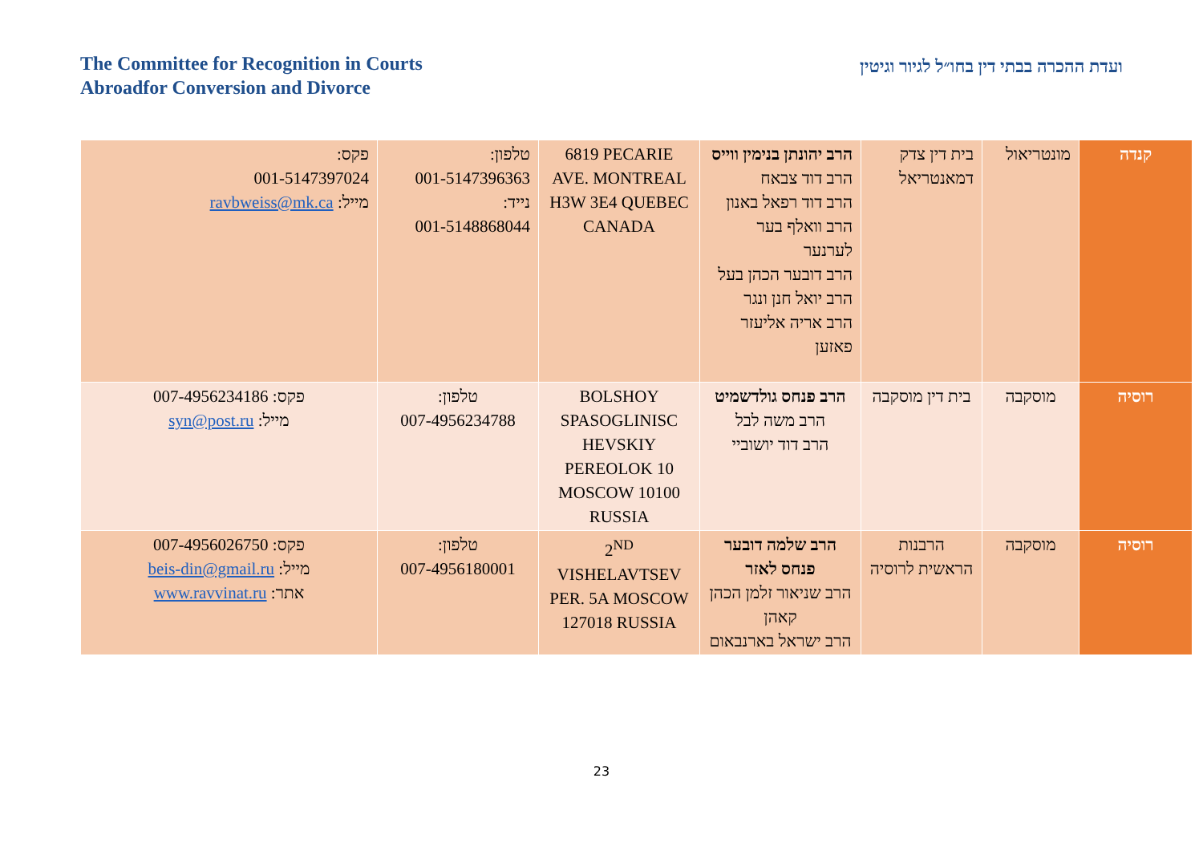The Committee for Recognition in Courts
Abroadfor Conversion and Divorce
ועדת ההכרה בבתי דין בחו״ל לגיור וגיטין
| קנדה | מונטריאול | בית דין צדק דמאנטריאל | הרב יהונתן בנימין ווייס הרב דוד צבאח הרב דוד רפאל באנון הרב וואלף בער לערנער הרב דובער הכהן בעל הרב יואל חנן ונגר הרב אריה אליעזר פאזען | 6819 PECARIE AVE. MONTREAL H3W 3E4 QUEBEC CANADA | טלפון: 001-5147396363 נייד: 001-5148868044 | פקס: 001-5147397024 מייל: ravbweiss@mk.ca |
| רוסיה | מוסקבה | בית דין מוסקבה | הרב פנחס גולדשמיט הרב משה לבל הרב דוד יושוביי | BOLSHOY SPASOGLINISC HEVSKIY PEREOLOK 10 MOSCOW 10100 RUSSIA | טלפון: 007-4956234788 | פקס: 007-4956234186 מייל: syn@post.ru |
| רוסיה | מוסקבה | הרבנות הראשית לרוסיה | הרב שלמה דובער פנחס לאזר הרב שניאור זלמן הכהן קאהן הרב ישראל בארנבאום | 2<sup>ND</sup> VISHELAVTSEV PER. 5A MOSCOW 127018 RUSSIA | טלפון: 007-4956180001 | פקס: 007-4956026750 מייל: beis-din@gmail.ru אתר: www.ravvinat.ru |
23